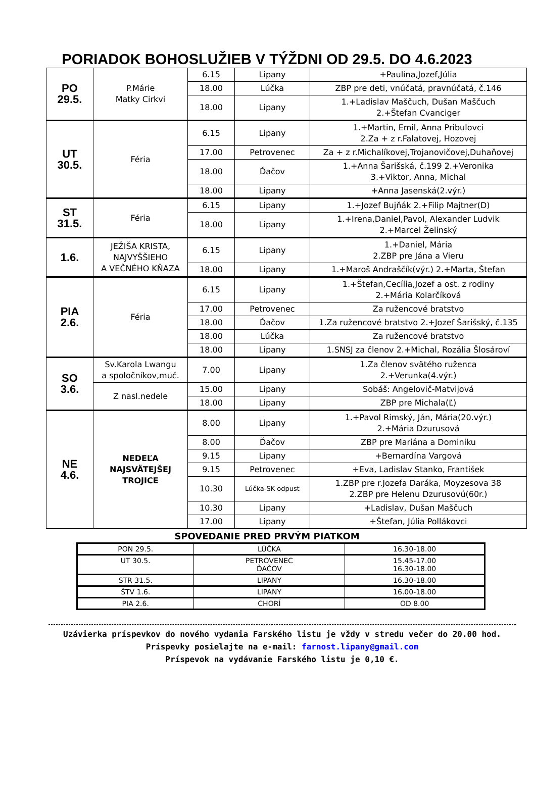PORIADOK BOHOSLUŽIEB V TÝŽDNI OD 29.5. DO 4.6.2023
| PO 29.5. | P.Márie Matky Cirkvi | 6.15 | Lipany | +Paulína,Jozef,Júlia |
| | | 18.00 | Lúčka | ZBP pre deti, vnúčatá, pravnúčatá, č.146 |
| | | 18.00 | Lipany | 1.+Ladislav Maščuch, Dušan Maščuch 2.+Štefan Cvanciger |
| UT 30.5. | Féria | 6.15 | Lipany | 1.+Martin, Emil, Anna Pribulovci 2.Za + z r.Falatovej, Hozovej |
| | | 17.00 | Petrovenec | Za + z r.Michalíkovej,Trojanovičovej,Duhaňovej |
| | | 18.00 | Ďačov | 1.+Anna Šarišská, č.199 2.+Veronika 3.+Viktor, Anna, Michal |
| | | 18.00 | Lipany | +Anna Jasenská(2.výr.) |
| ST 31.5. | Féria | 6.15 | Lipany | 1.+Jozef Bujňák 2.+Filip Majtner(D) |
| | | 18.00 | Lipany | 1.+Irena,Daniel,Pavol, Alexander Ludvik 2.+Marcel Želinský |
| 1.6. | JEŽIŠA KRISTA, NAJVYŠŠIEHO A VEČNÉHO KŇAZA | 6.15 | Lipany | 1.+Daniel, Mária 2.ZBP pre Jána a Vieru |
| | | 18.00 | Lipany | 1.+Maroš Andraščík(výr.) 2.+Marta, Štefan |
| PIA 2.6. | Féria | 6.15 | Lipany | 1.+Štefan,Cecília,Jozef a ost. z rodiny 2.+Mária Kolarčíková |
| | | 17.00 | Petrovenec | Za ružencové bratstvo |
| | | 18.00 | Ďačov | 1.Za ružencové bratstvo 2.+Jozef Šarišský, č.135 |
| | | 18.00 | Lúčka | Za ružencové bratstvo |
| | | 18.00 | Lipany | 1.SNSJ za členov 2.+Michal, Rozália Šlosároví |
| SO 3.6. | Sv.Karola Lwangu a spoločníkov,muč. | 7.00 | Lipany | 1.Za členov svätého ruženca 2.+Verunka(4.výr.) |
| | Z nasl.nedele | 15.00 | Lipany | Sobáš: Angelovič-Matvijová |
| | | 18.00 | Lipany | ZBP pre Michala(Ľ) |
| NE 4.6. | NEDEĽA NAJSVÄTEJŠEJ TROJICE | 8.00 | Lipany | 1.+Pavol Rimský, Ján, Mária(20.výr.) 2.+Mária Dzurusová |
| | | 8.00 | Ďačov | ZBP pre Mariána a Dominiku |
| | | 9.15 | Lipany | +Bernardína Vargová |
| | | 9.15 | Petrovenec | +Eva, Ladislav Stanko, František |
| | | 10.30 | Lúčka-SK odpust | 1.ZBP pre r.Jozefa Daráka, Moyzesova 38 2.ZBP pre Helenu Dzurusovú(60r.) |
| | | 10.30 | Lipany | +Ladislav, Dušan Maščuch |
| | | 17.00 | Lipany | +Štefan, Júlia Pollákovci |
SPOVEDANIE PRED PRVÝM PIATKOM
| PON 29.5. | LÚČKA | 16.30-18.00 |
| UT 30.5. | PETROVENEC ĎAČOV | 15.45-17.00 16.30-18.00 |
| STR 31.5. | LIPANY | 16.30-18.00 |
| ŠTV 1.6. | LIPANY | 16.00-18.00 |
| PIA 2.6. | CHORÍ | OD 8.00 |
Uzávierka príspevkov do nového vydania Farského listu je vždy v stredu večer do 20.00 hod.
Príspevky posielajte na e-mail: farnost.lipany@gmail.com
Príspevok na vydávanie Farského listu je 0,10 €.